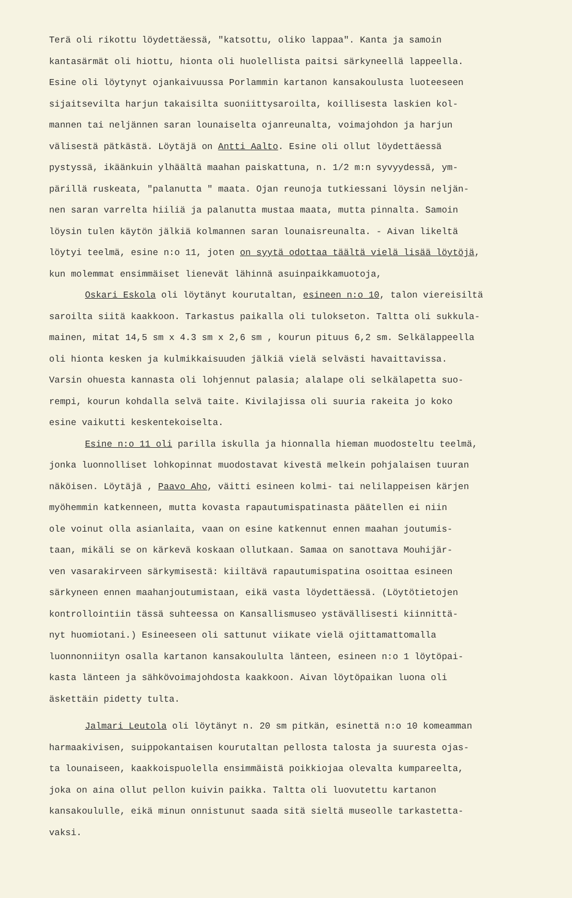Terä oli rikottu löydettäessä, "katsottu, oliko lappaa". Kanta ja samoin kantasärmät oli hiottu, hionta oli huolellista paitsi särkyneellä lappeella. Esine oli löytynyt ojankaivuussa Porlammin kartanon kansakoulusta luoteeseen sijaitsevilta harjun takaisilta suoniittysaroilta, koillisesta laskien kol- mannen tai neljännen saran lounaiselta ojanreunalta, voimajohdon ja harjun välisestä pätkästä. Löytäjä on Antti Aalto. Esine oli ollut löydettäessä pystyssä, ikäänkuin ylhäältä maahan paiskattuna, n. 1/2 m:n syvyydessä, ym- pärillä ruskeata, "palanutta " maata. Ojan reunoja tutkiessani löysin neljän- nen saran varrelta hiiliä ja palanutta mustaa maata, mutta pinnalta. Samoin löysin tulen käytön jälkiä kolmannen saran lounaisreunalta. - Aivan likeltä löytyi teelmä, esine n:o 11, joten on syytä odottaa täältä vielä lisää löytöjä, kun molemmat ensimmäiset lienevät lähinnä asuinpaikkamuotoja,
Oskari Eskola oli löytänyt kourutaltan, esineen n:o 10, talon viereisiltä saroilta siitä kaakkoon. Tarkastus paikalla oli tulokseton. Taltta oli sukkula- mainen, mitat 14,5 sm x 4.3 sm x 2,6 sm , kourun pituus 6,2 sm. Selkälappeella oli hionta kesken ja kulmikkaisuuden jälkiä vielä selvästi havaittavissa. Varsin ohuesta kannasta oli lohjennut palasia; alalape oli selkälapetta suo- rempi, kourun kohdalla selvä taite. Kivilajissa oli suuria rakeita jo koko esine vaikutti keskentekoiselta.
Esine n:o 11 oli parilla iskulla ja hionnalla hieman muodosteltu teelmä, jonka luonnolliset lohkopinnat muodostavat kivestä melkein pohjalaisen tuuran näköisen. Löytäjä , Paavo Aho, väitti esineen kolmi- tai nelilappeisen kärjen myöhemmin katkenneen, mutta kovasta rapautumispatinasta päätellen ei niin ole voinut olla asianlaita, vaan on esine katkennut ennen maahan joutumis- taan, mikäli se on kärkevä koskaan ollutkaan. Samaa on sanottava Mouhijär- ven vasarakirveen särkymisestä: kiiltävä rapautumispatina osoittaa esineen särkyneen ennen maahanjoutumistaan, eikä vasta löydettäessä. (Löytötietojen kontrollointiin tässä suhteessa on Kansallismuseo ystävällisesti kiinnittä- nyt huomiotani.) Esineeseen oli sattunut viikate vielä ojittamattomalla luonnonniityn osalla kartanon kansakoululta länteen, esineen n:o 1 löytöpai- kasta länteen ja sähkövoimajohdosta kaakkoon. Aivan löytöpaikan luona oli äskettäin pidetty tulta.
Jalmari Leutola oli löytänyt n. 20 sm pitkän, esinettä n:o 10 komeamman harmaakivisen, suippokantaisen kourutaltan pellosta talosta ja suuresta ojas- ta lounaiseen, kaakkoispuolella ensimmäistä poikkiojaa olevalta kumpareelta, joka on aina ollut pellon kuivin paikka. Taltta oli luovutettu kartanon kansakoululle, eikä minun onnistunut saada sitä sieltä museolle tarkastetta- vaksi.